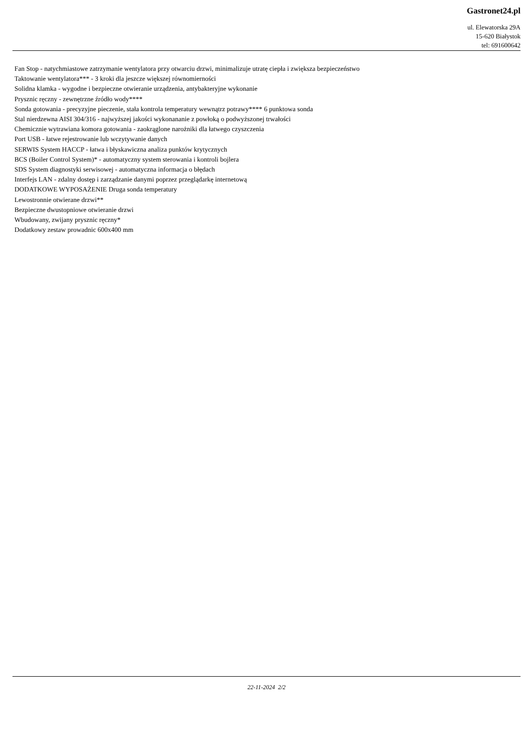Gastronet24.pl
ul. Elewatorska 29A
15-620 Białystok
tel: 691600642
Fan Stop - natychmiastowe zatrzymanie wentylatora przy otwarciu drzwi, minimalizuje utratę ciepła i zwiększa bezpieczeństwo
Taktowanie wentylatora*** - 3 kroki dla jeszcze większej równomierności
Solidna klamka - wygodne i bezpieczne otwieranie urządzenia, antybakteryjne wykonanie
Prysznic ręczny - zewnętrzne źródło wody****
Sonda gotowania - precyzyjne pieczenie, stała kontrola temperatury wewnątrz potrawy**** 6 punktowa sonda
Stal nierdzewna AISI 304/316 - najwyższej jakości wykonananie z powłoką o podwyższonej trwałości
Chemicznie wytrawiana komora gotowania - zaokrąglone narożniki dla łatwego czyszczenia
Port USB - łatwe rejestrowanie lub wczytywanie danych
SERWIS System HACCP - łatwa i błyskawiczna analiza punktów krytycznych
BCS (Boiler Control System)* - automatyczny system sterowania i kontroli bojlera
SDS System diagnostyki serwisowej - automatyczna informacja o błędach
Interfejs LAN - zdalny dostęp i zarządzanie danymi poprzez przeglądarkę internetową
DODATKOWE WYPOSAŻENIE Druga sonda temperatury
Lewostronnie otwierane drzwi**
Bezpieczne dwustopniowe otwieranie drzwi
Wbudowany, zwijany prysznic ręczny*
Dodatkowy zestaw prowadnic 600x400 mm
22-11-2024 2/2